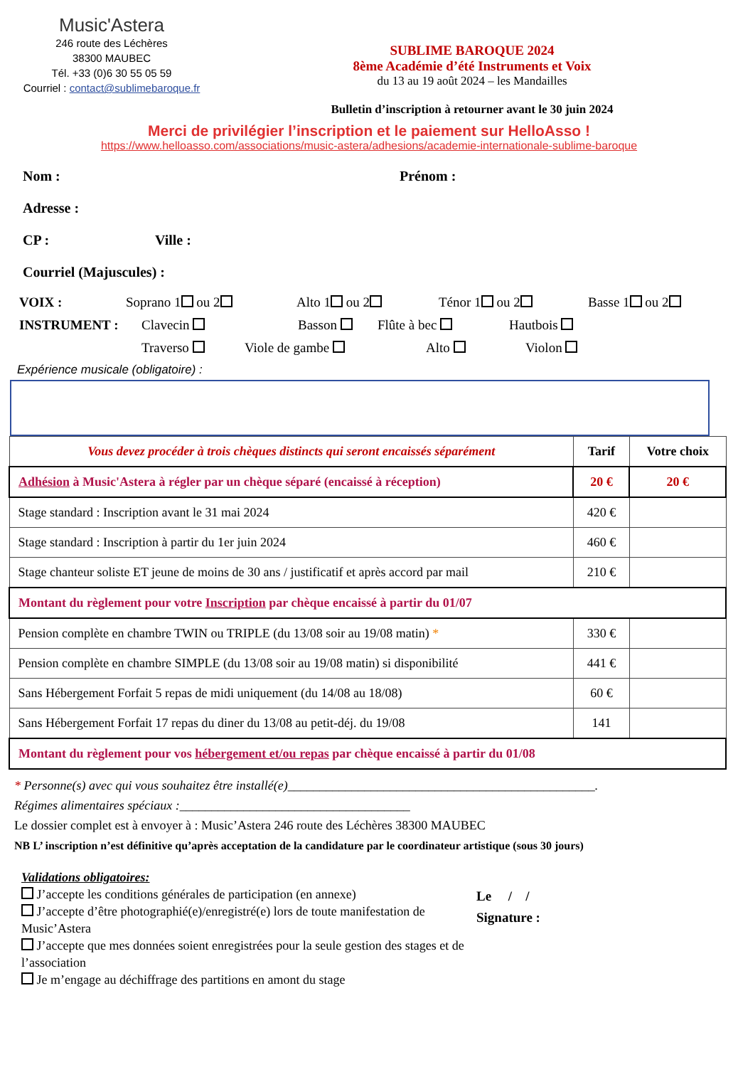Music'Astera
246 route des Léchères
38300 MAUBEC
Tél. +33 (0)6 30 55 05 59
Courriel : contact@sublimebaroque.fr
SUBLIME BAROQUE 2024
8ème Académie d’été Instruments et Voix
du 13 au 19 août 2024 – les Mandailles
Bulletin d’inscription à retourner avant le 30 juin 2024
Merci de privilégier l’inscription et le paiement sur HelloAsso !
https://www.helloasso.com/associations/music-astera/adhesions/academie-internationale-sublime-baroque
Nom : Prénom :
Adresse :
CP : Ville :
Courriel (Majuscules) :
VOIX : Soprano 1 ou 2 Alto 1 ou 2 Ténor 1 ou 2 Basse 1 ou 2
INSTRUMENT : Clavecin Basson Flûte à bec Hautbois
Traverso Viole de gambe Alto Violon
Expérience musicale (obligatoire) :
| Vous devez procéder à trois chèques distincts qui seront encaissés séparément | Tarif | Votre choix |
| --- | --- | --- |
| Adhésion à Music'Astera à régler par un chèque séparé (encaissé à réception) | 20 € | 20 € |
| Stage standard : Inscription avant le 31 mai 2024 | 420 € | |
| Stage standard : Inscription à partir du 1er juin 2024 | 460 € | |
| Stage chanteur soliste ET jeune de moins de 30 ans / justificatif et après accord par mail | 210 € | |
| Montant du règlement pour votre Inscription par chèque encaissé à partir du 01/07 | | |
| Pension complète en chambre TWIN ou TRIPLE (du 13/08 soir au 19/08 matin) * | 330 € | |
| Pension complète en chambre SIMPLE (du 13/08 soir au 19/08 matin) si disponibilité | 441 € | |
| Sans Hébergement Forfait 5 repas de midi uniquement (du 14/08 au 18/08) | 60 € | |
| Sans Hébergement Forfait 17 repas du diner du 13/08 au petit-déj. du 19/08 | 141 | |
| Montant du règlement pour vos hébergement et/ou repas par chèque encaissé à partir du 01/08 | | |
* Personne(s) avec qui vous souhaitez être installé(e)________________________________________________.
Régimes alimentaires spéciaux :____________________________________
Le dossier complet est à envoyer à : Music’Astera 246 route des Léchères 38300 MAUBEC
NB L’ inscription n’est définitive qu’après acceptation de la candidature par le coordinateur artistique (sous 30 jours)
Validations obligatoires:
J’accepte les conditions générales de participation (en annexe)
J’accepte d’être photographié(e)/enregistré(e) lors de toute manifestation de Music’Astera
J’accepte que mes données soient enregistrées pour la seule gestion des stages et de l’association
Je m’engage au déchiffrage des partitions en amont du stage
Le / /
Signature :